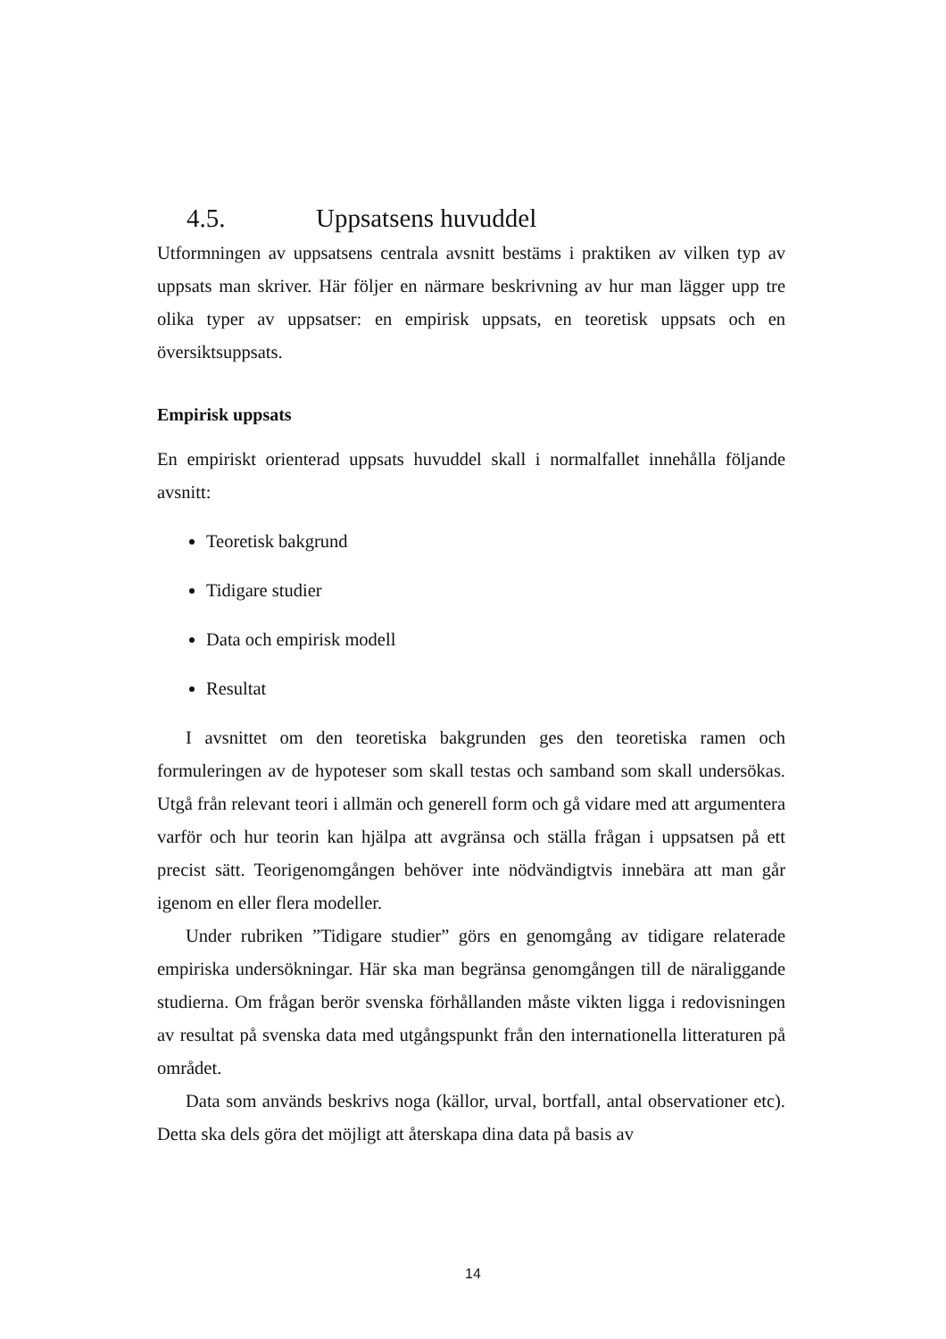4.5. Uppsatsens huvuddel
Utformningen av uppsatsens centrala avsnitt bestäms i praktiken av vilken typ av uppsats man skriver. Här följer en närmare beskrivning av hur man lägger upp tre olika typer av uppsatser: en empirisk uppsats, en teoretisk uppsats och en översiktsuppsats.
Empirisk uppsats
En empiriskt orienterad uppsats huvuddel skall i normalfallet innehålla följande avsnitt:
Teoretisk bakgrund
Tidigare studier
Data och empirisk modell
Resultat
I avsnittet om den teoretiska bakgrunden ges den teoretiska ramen och formuleringen av de hypoteser som skall testas och samband som skall undersökas. Utgå från relevant teori i allmän och generell form och gå vidare med att argumentera varför och hur teorin kan hjälpa att avgränsa och ställa frågan i uppsatsen på ett precist sätt. Teorigenomgången behöver inte nödvändigtvis innebära att man går igenom en eller flera modeller.
Under rubriken ”Tidigare studier” görs en genomgång av tidigare relaterade empiriska undersökningar. Här ska man begränsa genomgången till de näraliggande studierna. Om frågan berör svenska förhållanden måste vikten ligga i redovisningen av resultat på svenska data med utgångspunkt från den internationella litteraturen på området.
Data som används beskrivs noga (källor, urval, bortfall, antal observationer etc). Detta ska dels göra det möjligt att återskapa dina data på basis av
14